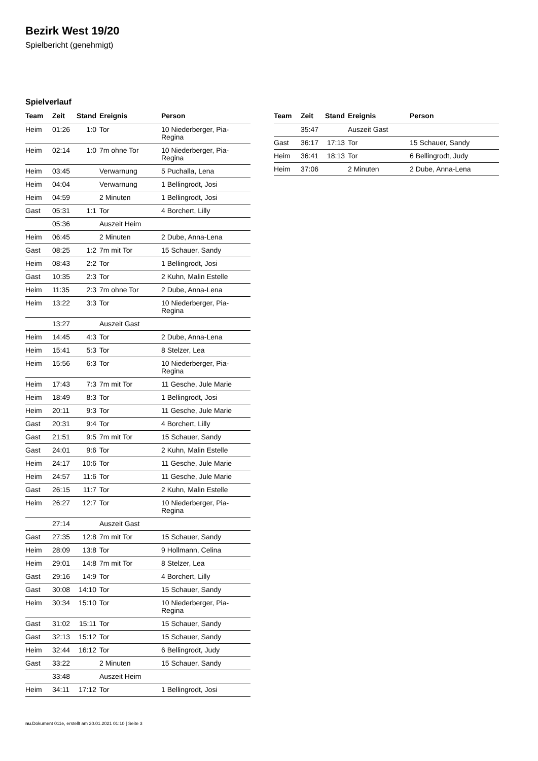Bezirk West 19/20
Spielbericht (genehmigt)
Spielverlauf
| Team | Zeit | Stand | Ereignis | Person |
| --- | --- | --- | --- | --- |
| Heim | 01:26 | 1:0 | Tor | 10 Niederberger, Pia- Regina |
| Heim | 02:14 | 1:0 | 7m ohne Tor | 10 Niederberger, Pia- Regina |
| Heim | 03:45 | | Verwarnung | 5 Puchalla, Lena |
| Heim | 04:04 | | Verwarnung | 1 Bellingrodt, Josi |
| Heim | 04:59 | | 2 Minuten | 1 Bellingrodt, Josi |
| Gast | 05:31 | 1:1 | Tor | 4 Borchert, Lilly |
| | 05:36 | | Auszeit Heim | |
| Heim | 06:45 | | 2 Minuten | 2 Dube, Anna-Lena |
| Gast | 08:25 | 1:2 | 7m mit Tor | 15 Schauer, Sandy |
| Heim | 08:43 | 2:2 | Tor | 1 Bellingrodt, Josi |
| Gast | 10:35 | 2:3 | Tor | 2 Kuhn, Malin Estelle |
| Heim | 11:35 | 2:3 | 7m ohne Tor | 2 Dube, Anna-Lena |
| Heim | 13:22 | 3:3 | Tor | 10 Niederberger, Pia- Regina |
| | 13:27 | | Auszeit Gast | |
| Heim | 14:45 | 4:3 | Tor | 2 Dube, Anna-Lena |
| Heim | 15:41 | 5:3 | Tor | 8 Stelzer, Lea |
| Heim | 15:56 | 6:3 | Tor | 10 Niederberger, Pia- Regina |
| Heim | 17:43 | 7:3 | 7m mit Tor | 11 Gesche, Jule Marie |
| Heim | 18:49 | 8:3 | Tor | 1 Bellingrodt, Josi |
| Heim | 20:11 | 9:3 | Tor | 11 Gesche, Jule Marie |
| Gast | 20:31 | 9:4 | Tor | 4 Borchert, Lilly |
| Gast | 21:51 | 9:5 | 7m mit Tor | 15 Schauer, Sandy |
| Gast | 24:01 | 9:6 | Tor | 2 Kuhn, Malin Estelle |
| Heim | 24:17 | 10:6 | Tor | 11 Gesche, Jule Marie |
| Heim | 24:57 | 11:6 | Tor | 11 Gesche, Jule Marie |
| Gast | 26:15 | 11:7 | Tor | 2 Kuhn, Malin Estelle |
| Heim | 26:27 | 12:7 | Tor | 10 Niederberger, Pia- Regina |
| | 27:14 | | Auszeit Gast | |
| Gast | 27:35 | 12:8 | 7m mit Tor | 15 Schauer, Sandy |
| Heim | 28:09 | 13:8 | Tor | 9 Hollmann, Celina |
| Heim | 29:01 | 14:8 | 7m mit Tor | 8 Stelzer, Lea |
| Gast | 29:16 | 14:9 | Tor | 4 Borchert, Lilly |
| Gast | 30:08 | 14:10 | Tor | 15 Schauer, Sandy |
| Heim | 30:34 | 15:10 | Tor | 10 Niederberger, Pia- Regina |
| Gast | 31:02 | 15:11 | Tor | 15 Schauer, Sandy |
| Gast | 32:13 | 15:12 | Tor | 15 Schauer, Sandy |
| Heim | 32:44 | 16:12 | Tor | 6 Bellingrodt, Judy |
| Gast | 33:22 | | 2 Minuten | 15 Schauer, Sandy |
| | 33:48 | | Auszeit Heim | |
| Heim | 34:11 | 17:12 | Tor | 1 Bellingrodt, Josi |
| Team | Zeit | Stand | Ereignis | Person |
| --- | --- | --- | --- | --- |
| | 35:47 | | Auszeit Gast | |
| Gast | 36:17 | 17:13 | Tor | 15 Schauer, Sandy |
| Heim | 36:41 | 18:13 | Tor | 6 Bellingrodt, Judy |
| Heim | 37:06 | | 2 Minuten | 2 Dube, Anna-Lena |
nu.Dokument 011e, erstellt am 20.01.2021 01:10 | Seite 3